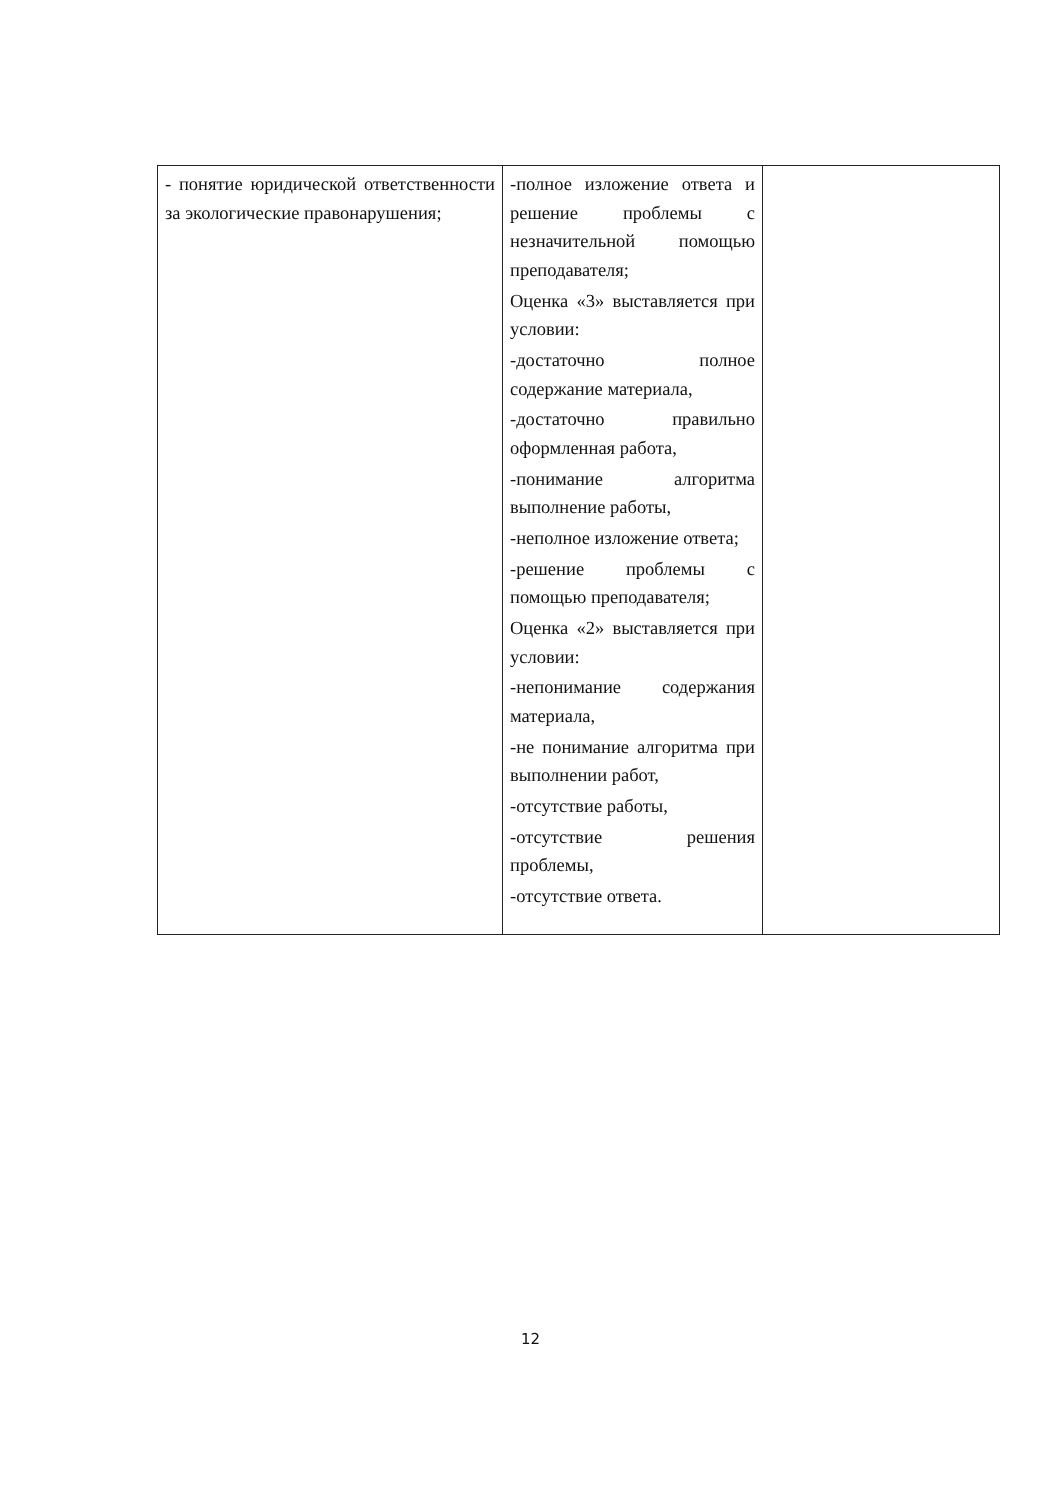| - понятие юридической ответственности за экологические правонарушения; | -полное изложение ответа и решение проблемы с незначительной помощью преподавателя; Оценка «3» выставляется при условии: -достаточно полное содержание материала, -достаточно правильно оформленная работа, -понимание алгоритма выполнение работы, -неполное изложение ответа; -решение проблемы с помощью преподавателя; Оценка «2» выставляется при условии: -непонимание содержания материала, -не понимание алгоритма при выполнении работ, -отсутствие работы, -отсутствие решения проблемы, -отсутствие ответа. | |
12